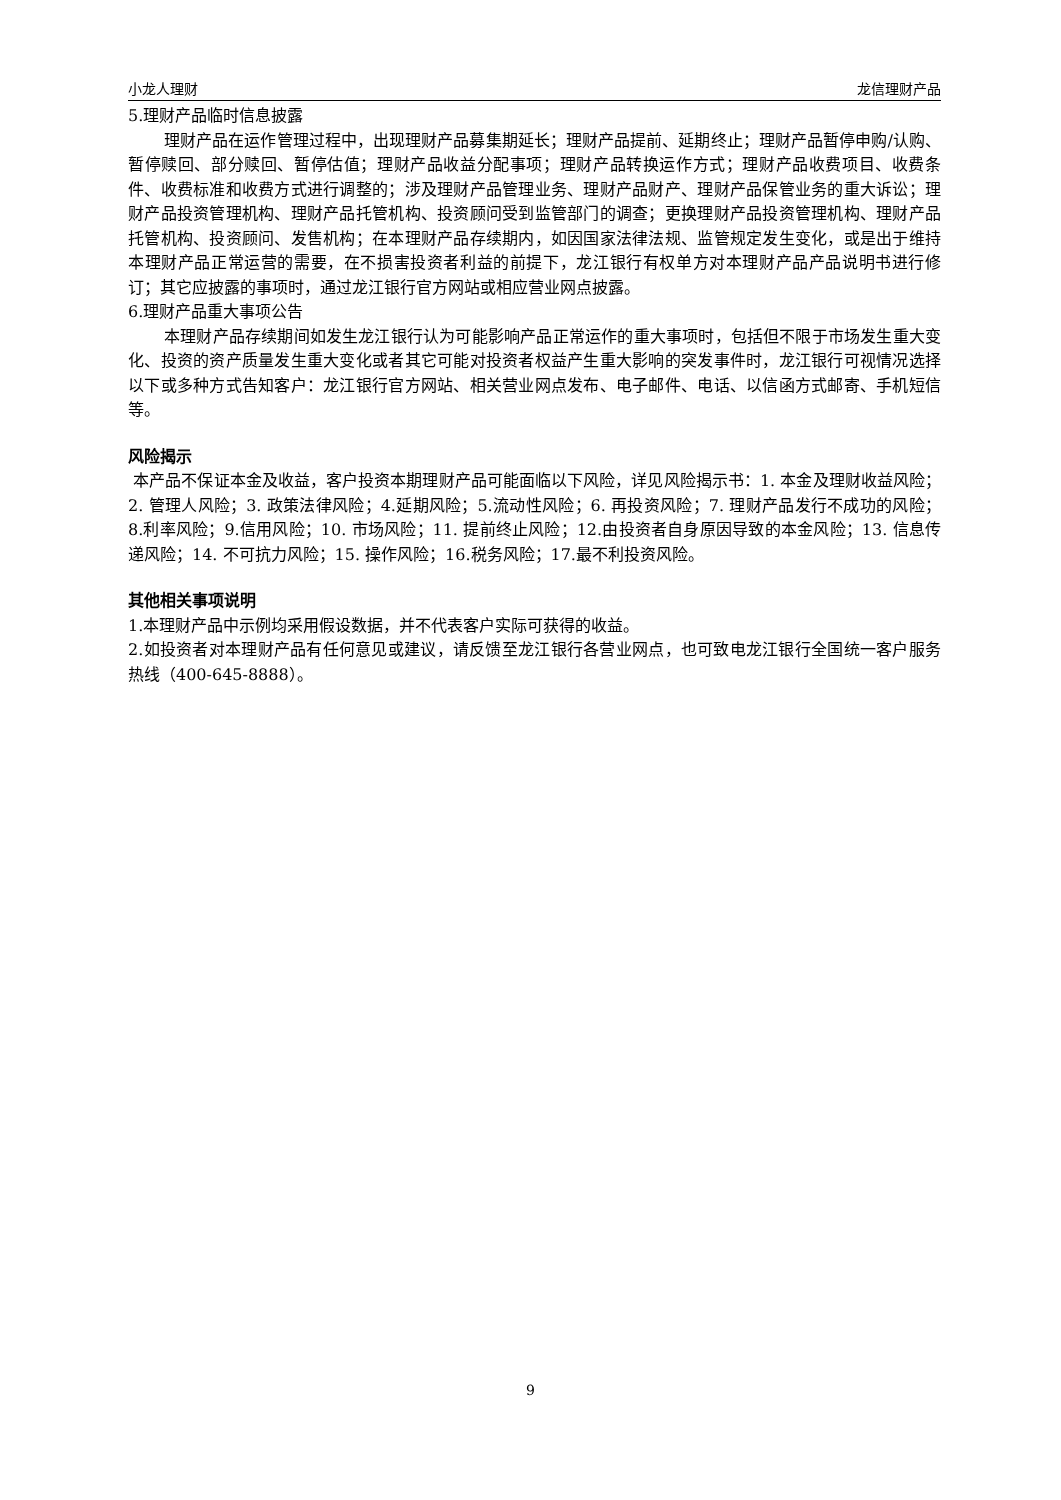小龙人理财 龙信理财产品
5.理财产品临时信息披露
理财产品在运作管理过程中，出现理财产品募集期延长；理财产品提前、延期终止；理财产品暂停申购/认购、暂停赎回、部分赎回、暂停估值；理财产品收益分配事项；理财产品转换运作方式；理财产品收费项目、收费条件、收费标准和收费方式进行调整的；涉及理财产品管理业务、理财产品财产、理财产品保管业务的重大诉讼；理财产品投资管理机构、理财产品托管机构、投资顾问受到监管部门的调查；更换理财产品投资管理机构、理财产品托管机构、投资顾问、发售机构；在本理财产品存续期内，如因国家法律法规、监管规定发生变化，或是出于维持本理财产品正常运营的需要，在不损害投资者利益的前提下，龙江银行有权单方对本理财产品产品说明书进行修订；其它应披露的事项时，通过龙江银行官方网站或相应营业网点披露。
6.理财产品重大事项公告
本理财产品存续期间如发生龙江银行认为可能影响产品正常运作的重大事项时，包括但不限于市场发生重大变化、投资的资产质量发生重大变化或者其它可能对投资者权益产生重大影响的突发事件时，龙江银行可视情况选择以下或多种方式告知客户：龙江银行官方网站、相关营业网点发布、电子邮件、电话、以信函方式邮寄、手机短信等。
风险揭示
本产品不保证本金及收益，客户投资本期理财产品可能面临以下风险，详见风险揭示书：1. 本金及理财收益风险；2. 管理人风险；3. 政策法律风险；4.延期风险；5.流动性风险；6. 再投资风险；7. 理财产品发行不成功的风险；8.利率风险；9.信用风险；10. 市场风险；11. 提前终止风险；12.由投资者自身原因导致的本金风险；13. 信息传递风险；14. 不可抗力风险；15. 操作风险；16.税务风险；17.最不利投资风险。
其他相关事项说明
1.本理财产品中示例均采用假设数据，并不代表客户实际可获得的收益。
2.如投资者对本理财产品有任何意见或建议，请反馈至龙江银行各营业网点，也可致电龙江银行全国统一客户服务热线（400-645-8888）。
9